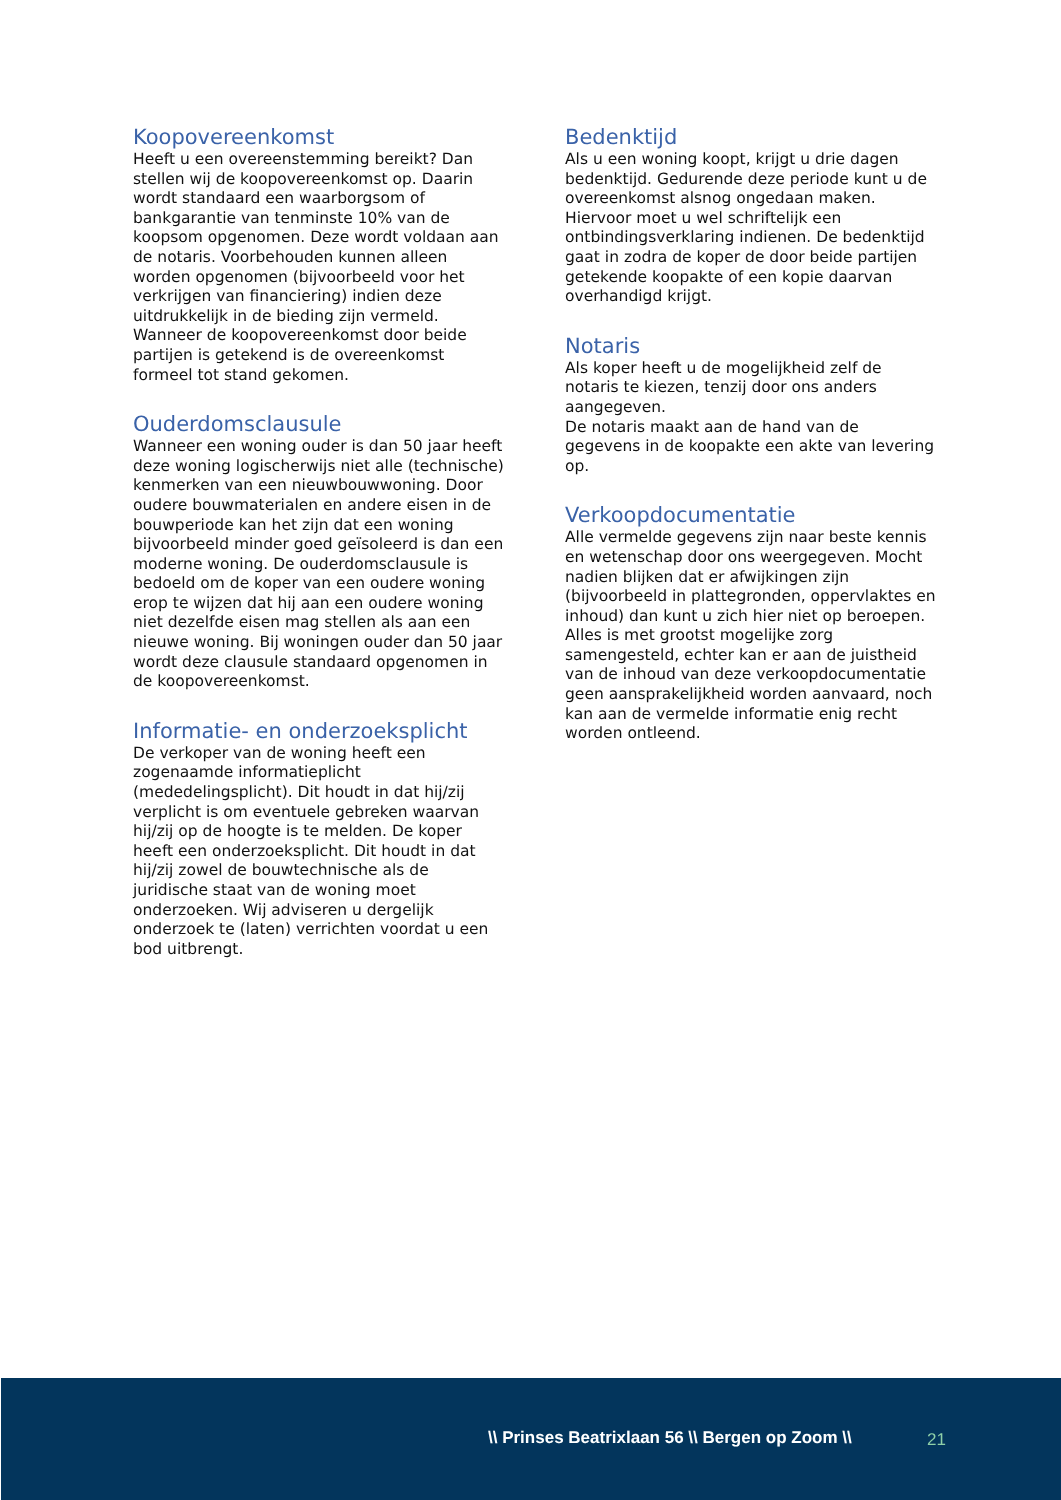Koopovereenkomst
Heeft u een overeenstemming bereikt? Dan stellen wij de koopovereenkomst op. Daarin wordt standaard een waarborgsom of bankgarantie van tenminste 10% van de koopsom opgenomen. Deze wordt voldaan aan de notaris. Voorbehouden kunnen alleen worden opgenomen (bijvoorbeeld voor het verkrijgen van financiering) indien deze uitdrukkelijk in de bieding zijn vermeld. Wanneer de koopovereenkomst door beide partijen is getekend is de overeenkomst formeel tot stand gekomen.
Ouderdomsclausule
Wanneer een woning ouder is dan 50 jaar heeft deze woning logischerwijs niet alle (technische) kenmerken van een nieuwbouwwoning. Door oudere bouwmaterialen en andere eisen in de bouwperiode kan het zijn dat een woning bijvoorbeeld minder goed geïsoleerd is dan een moderne woning. De ouderdomsclausule is bedoeld om de koper van een oudere woning erop te wijzen dat hij aan een oudere woning niet dezelfde eisen mag stellen als aan een nieuwe woning. Bij woningen ouder dan 50 jaar wordt deze clausule standaard opgenomen in de koopovereenkomst.
Informatie- en onderzoeksplicht
De verkoper van de woning heeft een zogenaamde informatieplicht (mededelingsplicht). Dit houdt in dat hij/zij verplicht is om eventuele gebreken waarvan hij/zij op de hoogte is te melden. De koper heeft een onderzoeksplicht. Dit houdt in dat hij/zij zowel de bouwtechnische als de juridische staat van de woning moet onderzoeken. Wij adviseren u dergelijk onderzoek te (laten) verrichten voordat u een bod uitbrengt.
Bedenktijd
Als u een woning koopt, krijgt u drie dagen bedenktijd. Gedurende deze periode kunt u de overeenkomst alsnog ongedaan maken. Hiervoor moet u wel schriftelijk een ontbindingsverklaring indienen. De bedenktijd gaat in zodra de koper de door beide partijen getekende koopakte of een kopie daarvan overhandigd krijgt.
Notaris
Als koper heeft u de mogelijkheid zelf de notaris te kiezen, tenzij door ons anders aangegeven.
De notaris maakt aan de hand van de gegevens in de koopakte een akte van levering op.
Verkoopdocumentatie
Alle vermelde gegevens zijn naar beste kennis en wetenschap door ons weergegeven. Mocht nadien blijken dat er afwijkingen zijn (bijvoorbeeld in plattegronden, oppervlaktes en inhoud) dan kunt u zich hier niet op beroepen. Alles is met grootst mogelijke zorg samengesteld, echter kan er aan de juistheid van de inhoud van deze verkoopdocumentatie geen aansprakelijkheid worden aanvaard, noch kan aan de vermelde informatie enig recht worden ontleend.
\\ Prinses Beatrixlaan 56 \\ Bergen op Zoom \\
21